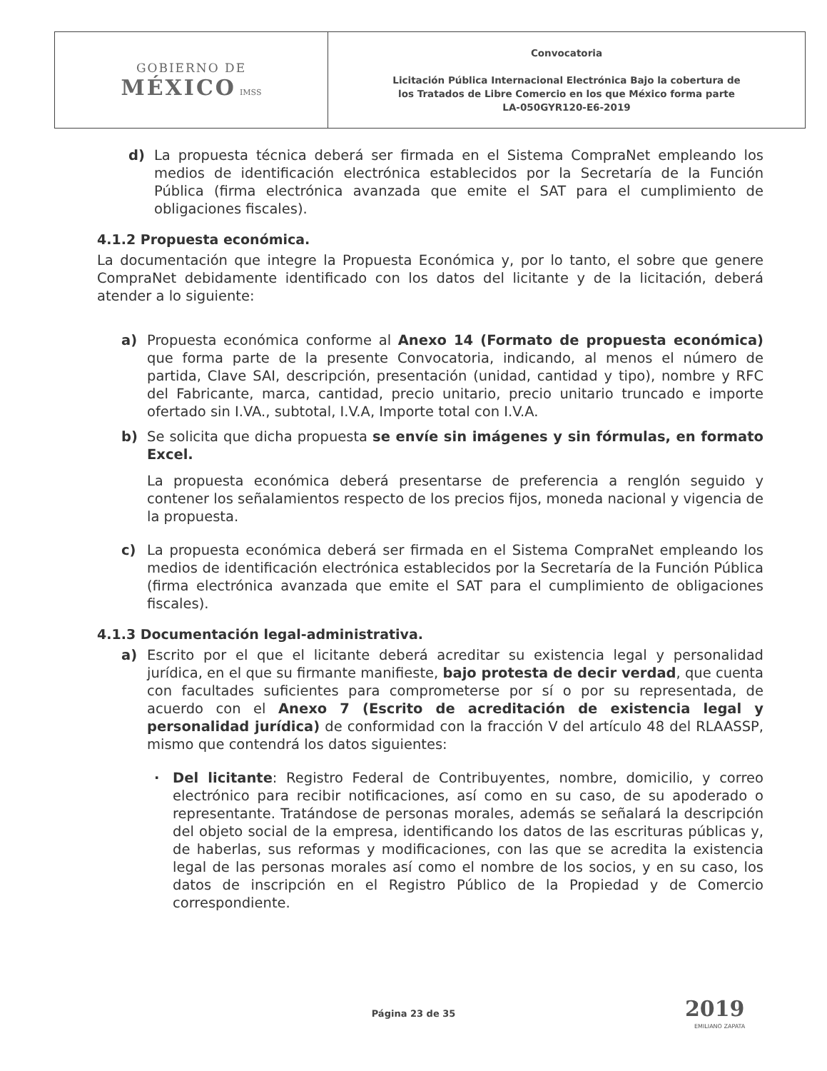| GOBIERNO DE MÉXICO IMSS | Convocatoria Licitación Pública Internacional Electrónica Bajo la cobertura de los Tratados de Libre Comercio en los que México forma parte LA-050GYR120-E6-2019 |
d) La propuesta técnica deberá ser firmada en el Sistema CompraNet empleando los medios de identificación electrónica establecidos por la Secretaría de la Función Pública (firma electrónica avanzada que emite el SAT para el cumplimiento de obligaciones fiscales).
4.1.2 Propuesta económica.
La documentación que integre la Propuesta Económica y, por lo tanto, el sobre que genere CompraNet debidamente identificado con los datos del licitante y de la licitación, deberá atender a lo siguiente:
a) Propuesta económica conforme al Anexo 14 (Formato de propuesta económica) que forma parte de la presente Convocatoria, indicando, al menos el número de partida, Clave SAI, descripción, presentación (unidad, cantidad y tipo), nombre y RFC del Fabricante, marca, cantidad, precio unitario, precio unitario truncado e importe ofertado sin I.VA., subtotal, I.V.A, Importe total con I.V.A.
b) Se solicita que dicha propuesta se envíe sin imágenes y sin fórmulas, en formato Excel.
La propuesta económica deberá presentarse de preferencia a renglón seguido y contener los señalamientos respecto de los precios fijos, moneda nacional y vigencia de la propuesta.
c) La propuesta económica deberá ser firmada en el Sistema CompraNet empleando los medios de identificación electrónica establecidos por la Secretaría de la Función Pública (firma electrónica avanzada que emite el SAT para el cumplimiento de obligaciones fiscales).
4.1.3 Documentación legal-administrativa.
a) Escrito por el que el licitante deberá acreditar su existencia legal y personalidad jurídica, en el que su firmante manifieste, bajo protesta de decir verdad, que cuenta con facultades suficientes para comprometerse por sí o por su representada, de acuerdo con el Anexo 7 (Escrito de acreditación de existencia legal y personalidad jurídica) de conformidad con la fracción V del artículo 48 del RLAASSP, mismo que contendrá los datos siguientes:
· Del licitante: Registro Federal de Contribuyentes, nombre, domicilio, y correo electrónico para recibir notificaciones, así como en su caso, de su apoderado o representante. Tratándose de personas morales, además se señalará la descripción del objeto social de la empresa, identificando los datos de las escrituras públicas y, de haberlas, sus reformas y modificaciones, con las que se acredita la existencia legal de las personas morales así como el nombre de los socios, y en su caso, los datos de inscripción en el Registro Público de la Propiedad y de Comercio correspondiente.
Página 23 de 35 2019
EMILIANO ZAPATA